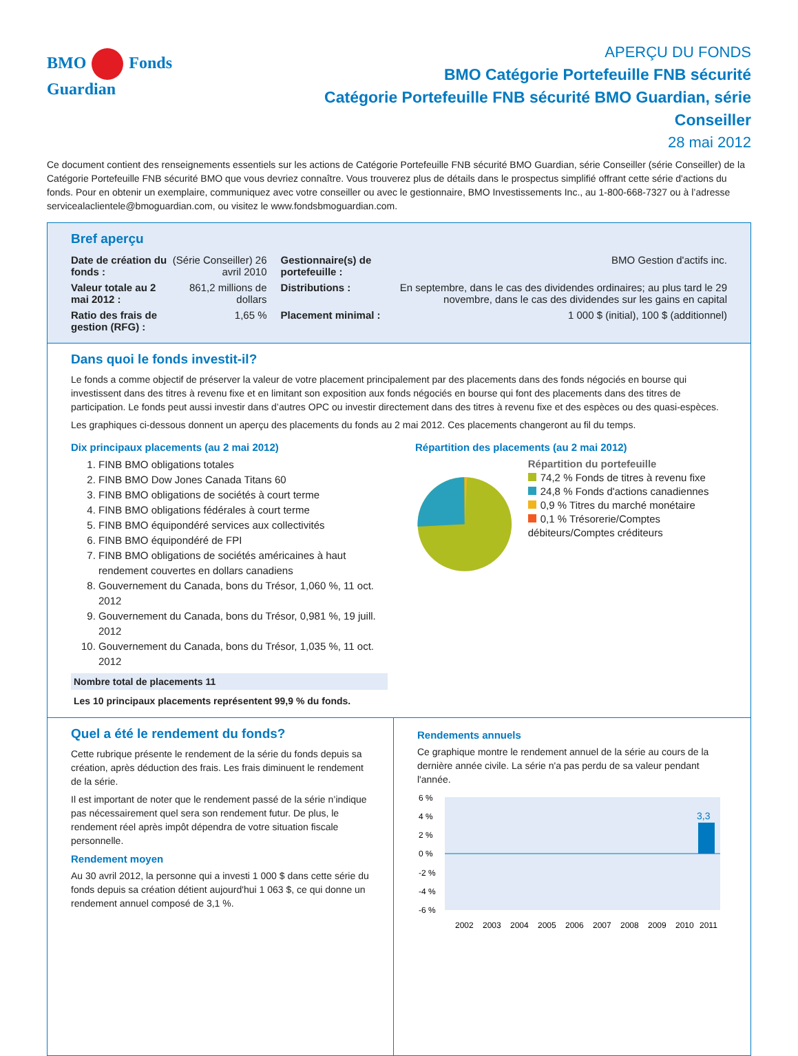BMO Fonds Guardian
APERÇU DU FONDS
BMO Catégorie Portefeuille FNB sécurité
Catégorie Portefeuille FNB sécurité BMO Guardian, série Conseiller
28 mai 2012
Ce document contient des renseignements essentiels sur les actions de Catégorie Portefeuille FNB sécurité BMO Guardian, série Conseiller (série Conseiller) de la Catégorie Portefeuille FNB sécurité BMO que vous devriez connaître. Vous trouverez plus de détails dans le prospectus simplifié offrant cette série d'actions du fonds. Pour en obtenir un exemplaire, communiquez avec votre conseiller ou avec le gestionnaire, BMO Investissements Inc., au 1-800-668-7327 ou à l’adresse servicealaclientele@bmoguardian.com, ou visitez le www.fondsbmoguardian.com.
Bref aperçu
| Date de création du fonds : | (Série Conseiller) 26 avril 2010 | Gestionnaire(s) de portefeuille : | BMO Gestion d'actifs inc. |
| Valeur totale au 2 mai 2012 : | 861,2 millions de dollars | Distributions : | En septembre, dans le cas des dividendes ordinaires; au plus tard le 29 novembre, dans le cas des dividendes sur les gains en capital |
| Ratio des frais de gestion (RFG) : | 1,65 % | Placement minimal : | 1 000 $ (initial), 100 $ (additionnel) |
Dans quoi le fonds investit-il?
Le fonds a comme objectif de préserver la valeur de votre placement principalement par des placements dans des fonds négociés en bourse qui investissent dans des titres à revenu fixe et en limitant son exposition aux fonds négociés en bourse qui font des placements dans des titres de participation. Le fonds peut aussi investir dans d’autres OPC ou investir directement dans des titres à revenu fixe et des espèces ou des quasi-espèces.
Les graphiques ci-dessous donnent un aperçu des placements du fonds au 2 mai 2012. Ces placements changeront au fil du temps.
Dix principaux placements (au 2 mai 2012)
1. FINB BMO obligations totales
2. FINB BMO Dow Jones Canada Titans 60
3. FINB BMO obligations de sociétés à court terme
4. FINB BMO obligations fédérales à court terme
5. FINB BMO équipondéré services aux collectivités
6. FINB BMO équipondéré de FPI
7. FINB BMO obligations de sociétés américaines à haut rendement couvertes en dollars canadiens
8. Gouvernement du Canada, bons du Trésor, 1,060 %, 11 oct. 2012
9. Gouvernement du Canada, bons du Trésor, 0,981 %, 19 juill. 2012
10. Gouvernement du Canada, bons du Trésor, 1,035 %, 11 oct. 2012
Nombre total de placements 11
Les 10 principaux placements représentent 99,9 % du fonds.
Répartition des placements (au 2 mai 2012)
Répartition du portefeuille
74,2 % Fonds de titres à revenu fixe
24,8 % Fonds d'actions canadiennes
0,9 % Titres du marché monétaire
0,1 % Trésorerie/Comptes débiteurs/Comptes créditeurs
Quel a été le rendement du fonds?
Cette rubrique présente le rendement de la série du fonds depuis sa création, après déduction des frais. Les frais diminuent le rendement de la série.
Il est important de noter que le rendement passé de la série n’indique pas nécessairement quel sera son rendement futur. De plus, le rendement réel après impôt dépendra de votre situation fiscale personnelle.
Rendement moyen
Au 30 avril 2012, la personne qui a investi 1 000 $ dans cette série du fonds depuis sa création détient aujourd'hui 1 063 $, ce qui donne un rendement annuel composé de 3,1 %.
Rendements annuels
Ce graphique montre le rendement annuel de la série au cours de la dernière année civile. La série n'a pas perdu de sa valeur pendant l'année.
6 %
4 %
2 %
0 %
-2 %
-4 %
-6 %
3,3
2002
2003
2004
2005
2006
2007
2008
2009
2010
2011